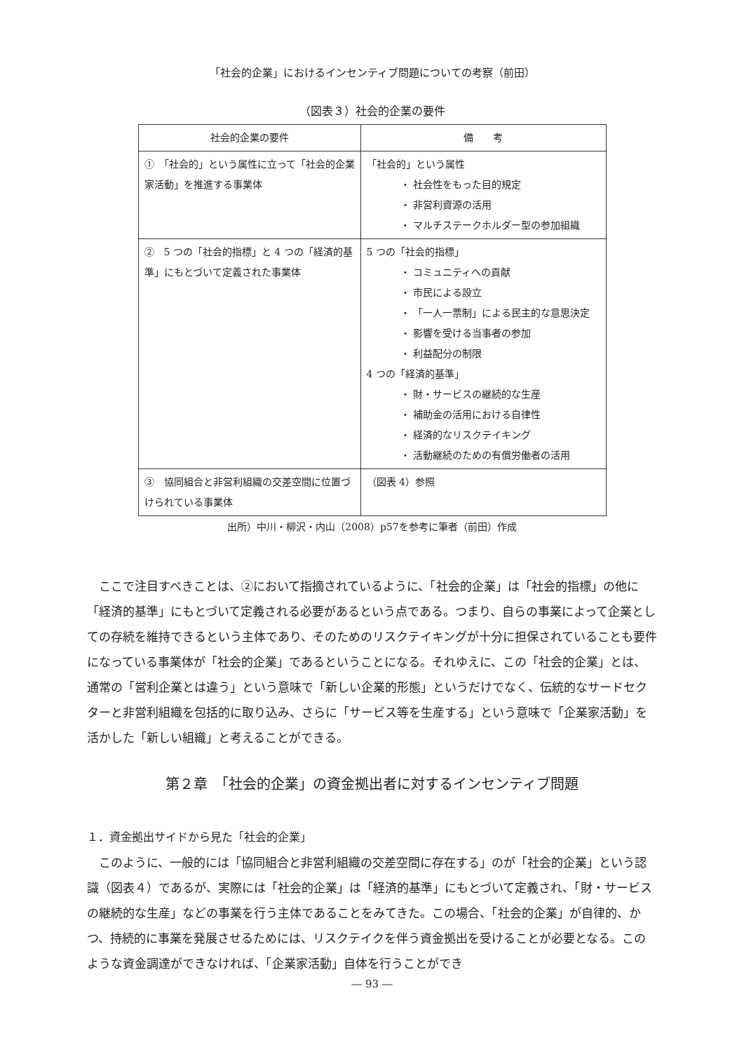「社会的企業」におけるインセンティブ問題についての考察（前田）
（図表３）社会的企業の要件
| 社会的企業の要件 | 備 考 |
| --- | --- |
| ① 「社会的」という属性に立って「社会的企業家活動」を推進する事業体 | 「社会的」という属性 ・ 社会性をもった目的規定 ・ 非営利資源の活用 ・ マルチステークホルダー型の参加組織 |
| ② 5 つの「社会的指標」と 4 つの「経済的基準」にもとづいて定義された事業体 | 5 つの「社会的指標」 ・ コミュニティへの貢献 ・ 市民による設立 ・ 「一人一票制」による民主的な意思決定 ・ 影響を受ける当事者の参加 ・ 利益配分の制限 4 つの「経済的基準」 ・ 財・サービスの継続的な生産 ・ 補助金の活用における自律性 ・ 経済的なリスクテイキング ・ 活動継続のための有償労働者の活用 |
| ③ 協同組合と非営利組織の交差空間に位置づけられている事業体 | （図表 4）参照 |
出所）中川・柳沢・内山（2008）p57を参考に筆者（前田）作成
ここで注目すべきことは、②において指摘されているように、「社会的企業」は「社会的指標」の他に「経済的基準」にもとづいて定義される必要があるという点である。つまり、自らの事業によって企業としての存続を維持できるという主体であり、そのためのリスクテイキングが十分に担保されていることも要件になっている事業体が「社会的企業」であるということになる。それゆえに、この「社会的企業」とは、通常の「営利企業とは違う」という意味で「新しい企業的形態」というだけでなく、伝統的なサードセクターと非営利組織を包括的に取り込み、さらに「サービス等を生産する」という意味で「企業家活動」を活かした「新しい組織」と考えることができる。
第２章　「社会的企業」の資金拠出者に対するインセンティブ問題
１．資金拠出サイドから見た「社会的企業」
このように、一般的には「協同組合と非営利組織の交差空間に存在する」のが「社会的企業」という認識（図表４）であるが、実際には「社会的企業」は「経済的基準」にもとづいて定義され、「財・サービスの継続的な生産」などの事業を行う主体であることをみてきた。この場合、「社会的企業」が自律的、かつ、持続的に事業を発展させるためには、リスクテイクを伴う資金拠出を受けることが必要となる。このような資金調達ができなければ、「企業家活動」自体を行うことができ
― 93 ―